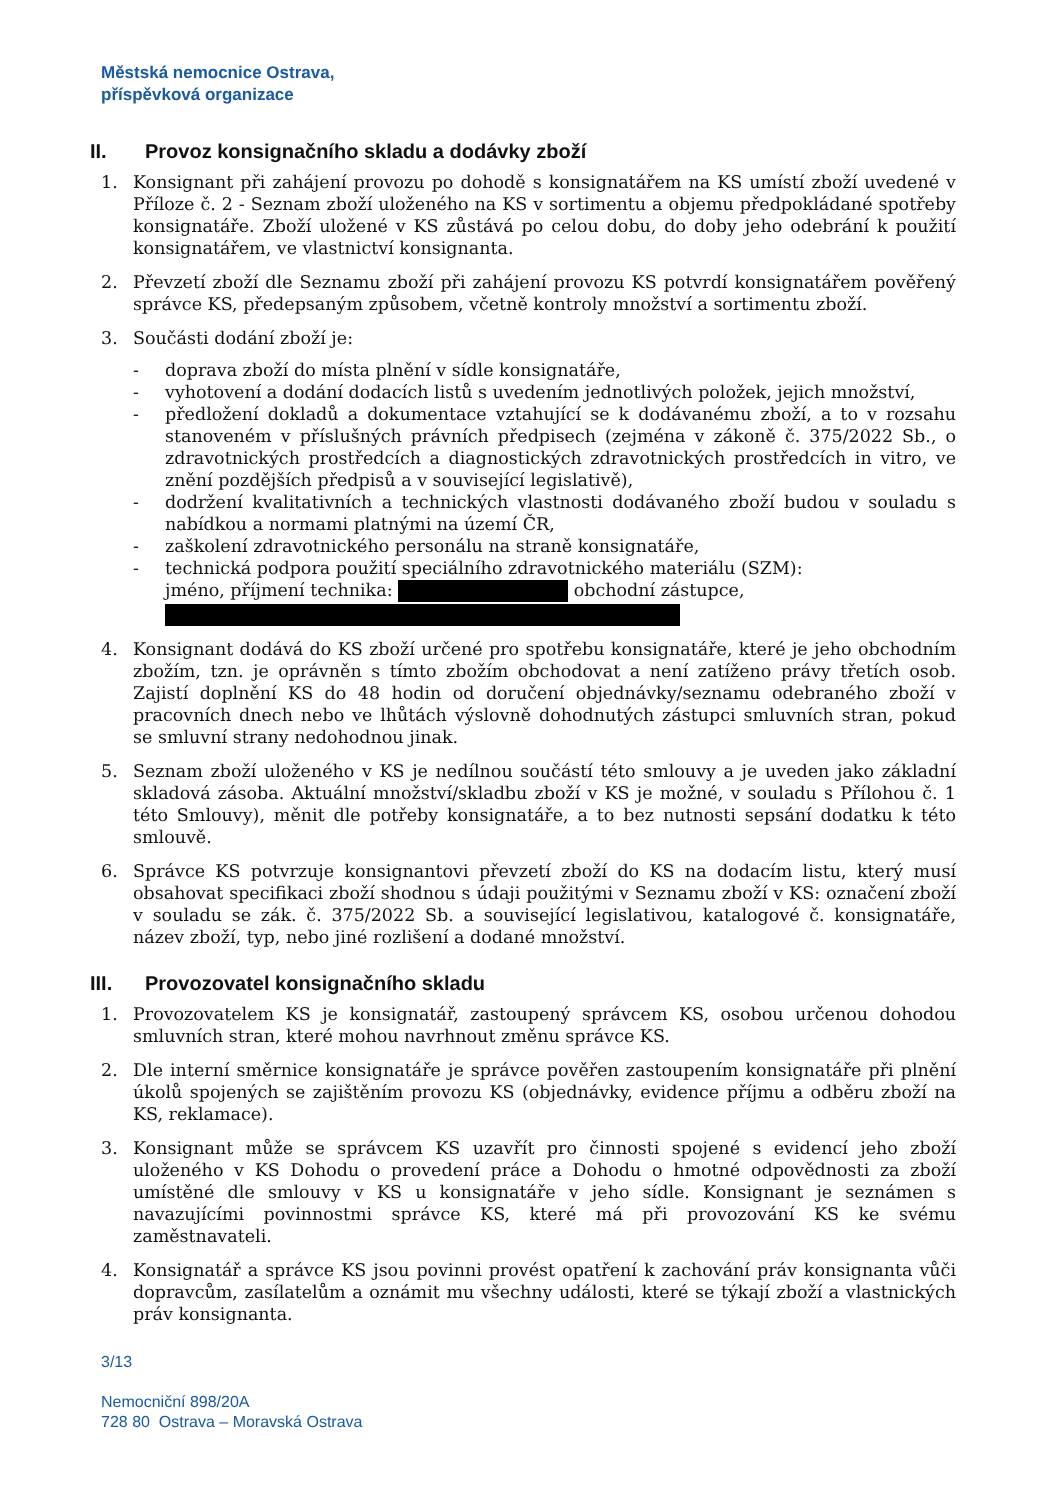Městská nemocnice Ostrava,
příspěvková organizace
II. Provoz konsignačního skladu a dodávky zboží
1. Konsignant při zahájení provozu po dohodě s konsignatářem na KS umístí zboží uvedené v Příloze č. 2 - Seznam zboží uloženého na KS v sortimentu a objemu předpokládané spotřeby konsignatáře. Zboží uložené v KS zůstává po celou dobu, do doby jeho odebrání k použití konsignatářem, ve vlastnictví konsignanta.
2. Převzetí zboží dle Seznamu zboží při zahájení provozu KS potvrdí konsignatářem pověřený správce KS, předepsaným způsobem, včetně kontroly množství a sortimentu zboží.
3. Součásti dodání zboží je:
- doprava zboží do místa plnění v sídle konsignatáře,
- vyhotovení a dodání dodacích listů s uvedením jednotlivých položek, jejich množství,
- předložení dokladů a dokumentace vztahující se k dodávanému zboží, a to v rozsahu stanoveném v příslušných právních předpisech (zejména v zákoně č. 375/2022 Sb., o zdravotnických prostředcích a diagnostických zdravotnických prostředcích in vitro, ve znění pozdějších předpisů a v související legislativě),
- dodržení kvalitativních a technických vlastnosti dodávaného zboží budou v souladu s nabídkou a normami platnými na území ČR,
- zaškolení zdravotnického personálu na straně konsignatáře,
- technická podpora použití speciálního zdravotnického materiálu (SZM):
jméno, příjmení technika: obchodní zástupce,
4. Konsignant dodává do KS zboží určené pro spotřebu konsignatáře, které je jeho obchodním zbožím, tzn. je oprávněn s tímto zbožím obchodovat a není zatíženo právy třetích osob. Zajistí doplnění KS do 48 hodin od doručení objednávky/seznamu odebraného zboží v pracovních dnech nebo ve lhůtách výslovně dohodnutých zástupci smluvních stran, pokud se smluvní strany nedohodnou jinak.
5. Seznam zboží uloženého v KS je nedílnou součástí této smlouvy a je uveden jako základní skladová zásoba. Aktuální množství/skladbu zboží v KS je možné, v souladu s Přílohou č. 1 této Smlouvy), měnit dle potřeby konsignatáře, a to bez nutnosti sepsání dodatku k této smlouvě.
6. Správce KS potvrzuje konsignantovi převzetí zboží do KS na dodacím listu, který musí obsahovat specifikaci zboží shodnou s údaji použitými v Seznamu zboží v KS: označení zboží v souladu se zák. č. 375/2022 Sb. a související legislativou, katalogové č. konsignatáře, název zboží, typ, nebo jiné rozlišení a dodané množství.
III. Provozovatel konsignačního skladu
1. Provozovatelem KS je konsignatář, zastoupený správcem KS, osobou určenou dohodou smluvních stran, které mohou navrhnout změnu správce KS.
2. Dle interní směrnice konsignatáře je správce pověřen zastoupením konsignatáře při plnění úkolů spojených se zajištěním provozu KS (objednávky, evidence příjmu a odběru zboží na KS, reklamace).
3. Konsignant může se správcem KS uzavřít pro činnosti spojené s evidencí jeho zboží uloženého v KS Dohodu o provedení práce a Dohodu o hmotné odpovědnosti za zboží umístěné dle smlouvy v KS u konsignatáře v jeho sídle. Konsignant je seznámen s navazujícími povinnostmi správce KS, které má při provozování KS ke svému zaměstnavateli.
4. Konsignatář a správce KS jsou povinni provést opatření k zachování práv konsignanta vůči dopravcům, zasílatelům a oznámit mu všechny události, které se týkají zboží a vlastnických práv konsignanta.
3/13
Nemocniční 898/20A
728 80 Ostrava – Moravská Ostrava